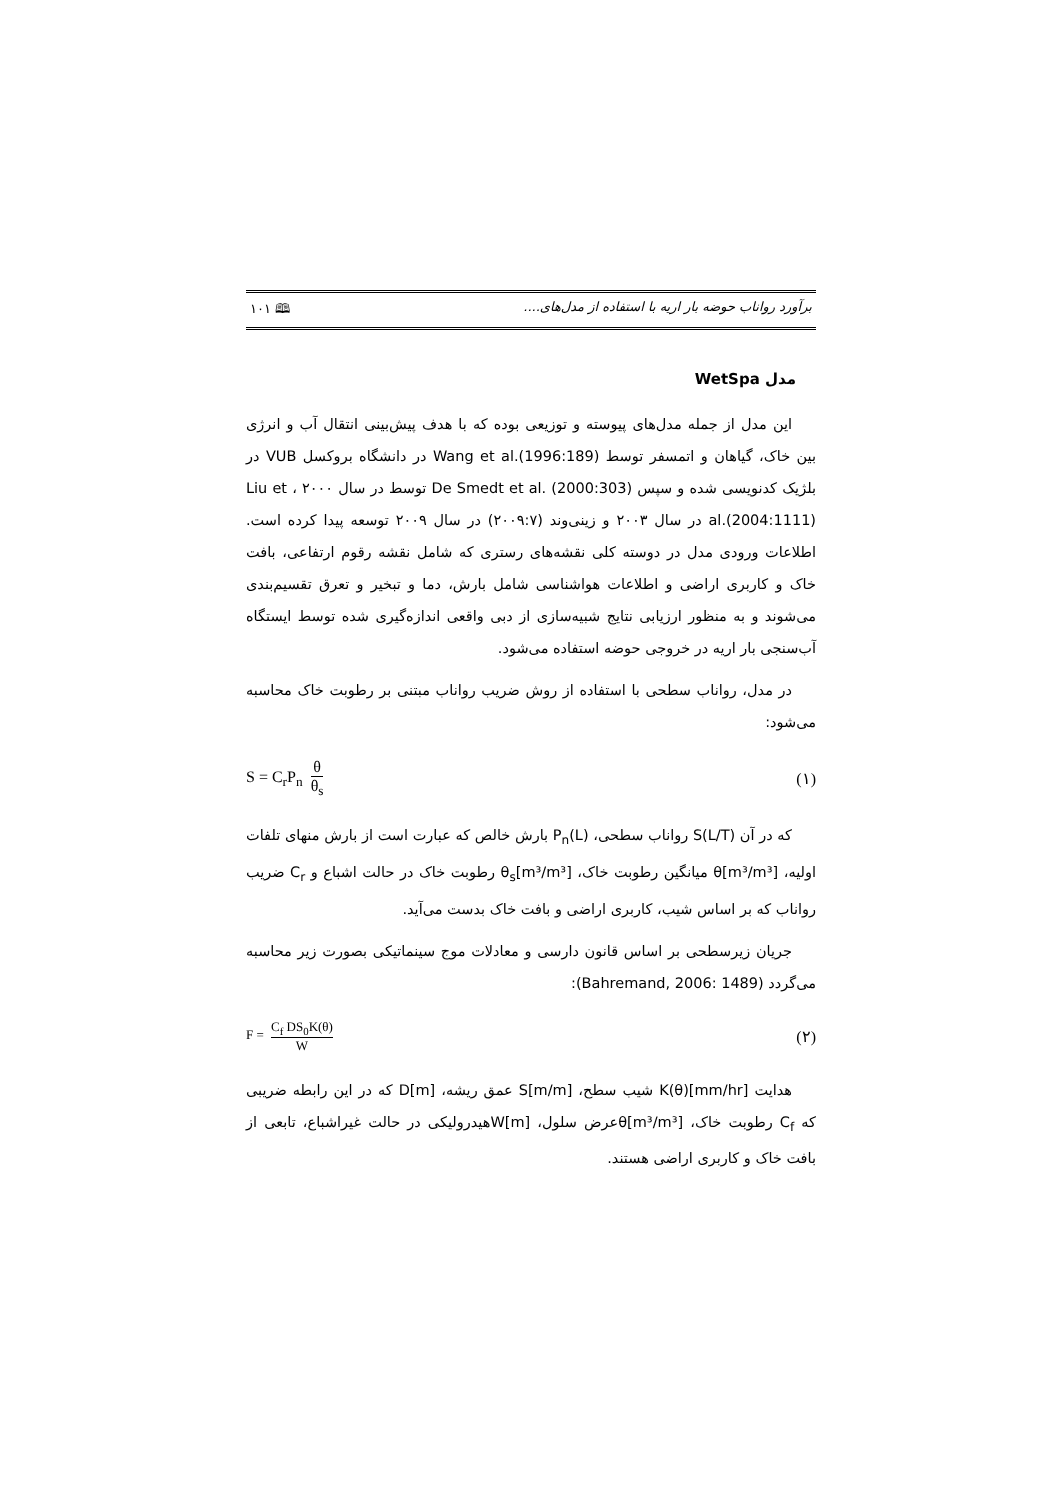برآورد رواناب حوضه بار اریه با استفاده از مدل‌های.... 🕮 ۱۰۱
مدل WetSpa
این مدل از جمله مدل‌های پیوسته و توزیعی بوده که با هدف پیش‌بینی انتقال آب و انرژی بین خاک، گیاهان و اتمسفر توسط Wang et al.(1996:189) در دانشگاه بروکسل VUB در بلژیک کدنویسی شده و سپس De Smedt et al. (2000:303) توسط در سال ۲۰۰۰ ، Liu et al.(2004:1111) در سال ۲۰۰۳ و زینی‌وند (۲۰۰۹:۷) در سال ۲۰۰۹ توسعه پیدا کرده است. اطلاعات ورودی مدل در دوسته کلی نقشه‌های رستری که شامل نقشه رقوم ارتفاعی، بافت خاک و کاربری اراضی و اطلاعات هواشناسی شامل بارش، دما و تبخیر و تعرق تقسیم‌بندی می‌شوند و به منظور ارزیابی نتایج شبیه‌سازی از دبی واقعی اندازه‌گیری شده توسط ایستگاه آب‌سنجی بار اریه در خروجی حوضه استفاده می‌شود.
در مدل، رواناب سطحی با استفاده از روش ضریب رواناب مبتنی بر رطوبت خاک محاسبه می‌شود:
(۱) S = C<sub>r</sub>P<sub>n</sub> θ θ<sub>s</sub>
که در آن S(L/T) رواناب سطحی، P<sub>n</sub>(L) بارش خالص که عبارت است از بارش منهای تلفات اولیه، θ[m³/m³] میانگین رطوبت خاک، θ<sub>s</sub>[m³/m³] رطوبت خاک در حالت اشباع و C<sub>r</sub> ضریب رواناب که بر اساس شیب، کاربری اراضی و بافت خاک بدست می‌آید.
جریان زیرسطحی بر اساس قانون دارسی و معادلات موج سینماتیکی بصورت زیر محاسبه می‌گردد (Bahremand, 2006: 1489):
(۲) F = C<sub>f</sub> DS<sub>0</sub>K(θ) W
هدایت K(θ)[mm/hr] شیب سطح، S[m/m] عمق ریشه، D[m] که در این رابطه ضریبی که C<sub>f</sub> رطوبت خاک، θ[m³/m³]عرض سلول، W[m]هیدرولیکی در حالت غیراشباع، تابعی از بافت خاک و کاربری اراضی هستند.